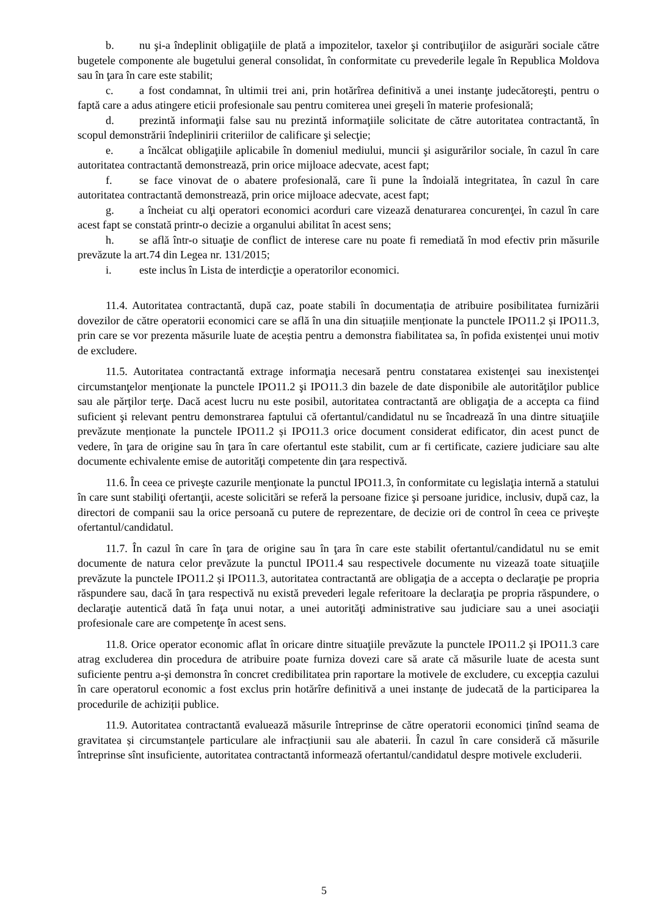b. nu şi-a îndeplinit obligaţiile de plată a impozitelor, taxelor şi contribuţiilor de asigurări sociale către bugetele componente ale bugetului general consolidat, în conformitate cu prevederile legale în Republica Moldova sau în ţara în care este stabilit;
c. a fost condamnat, în ultimii trei ani, prin hotărîrea definitivă a unei instanţe judecătoreşti, pentru o faptă care a adus atingere eticii profesionale sau pentru comiterea unei greşeli în materie profesională;
d. prezintă informaţii false sau nu prezintă informaţiile solicitate de către autoritatea contractantă, în scopul demonstrării îndeplinirii criteriilor de calificare şi selecţie;
e. a încălcat obligaţiile aplicabile în domeniul mediului, muncii şi asigurărilor sociale, în cazul în care autoritatea contractantă demonstrează, prin orice mijloace adecvate, acest fapt;
f. se face vinovat de o abatere profesională, care îi pune la îndoială integritatea, în cazul în care autoritatea contractantă demonstrează, prin orice mijloace adecvate, acest fapt;
g. a încheiat cu alţi operatori economici acorduri care vizează denaturarea concurenţei, în cazul în care acest fapt se constată printr-o decizie a organului abilitat în acest sens;
h. se află într-o situaţie de conflict de interese care nu poate fi remediată în mod efectiv prin măsurile prevăzute la art.74 din Legea nr. 131/2015;
i. este inclus în Lista de interdicţie a operatorilor economici.
11.4. Autoritatea contractantă, după caz, poate stabili în documentația de atribuire posibilitatea furnizării dovezilor de către operatorii economici care se află în una din situațiile menționate la punctele IPO11.2 și IPO11.3, prin care se vor prezenta măsurile luate de aceștia pentru a demonstra fiabilitatea sa, în pofida existenței unui motiv de excludere.
11.5. Autoritatea contractantă extrage informaţia necesară pentru constatarea existenţei sau inexistenţei circumstanţelor menţionate la punctele IPO11.2 şi IPO11.3 din bazele de date disponibile ale autorităţilor publice sau ale părţilor terţe. Dacă acest lucru nu este posibil, autoritatea contractantă are obligaţia de a accepta ca fiind suficient şi relevant pentru demonstrarea faptului că ofertantul/candidatul nu se încadrează în una dintre situaţiile prevăzute menționate la punctele IPO11.2 și IPO11.3 orice document considerat edificator, din acest punct de vedere, în ţara de origine sau în ţara în care ofertantul este stabilit, cum ar fi certificate, caziere judiciare sau alte documente echivalente emise de autorităţi competente din ţara respectivă.
11.6. În ceea ce priveşte cazurile menţionate la punctul IPO11.3, în conformitate cu legislaţia internă a statului în care sunt stabiliţi ofertanţii, aceste solicitări se referă la persoane fizice şi persoane juridice, inclusiv, după caz, la directori de companii sau la orice persoană cu putere de reprezentare, de decizie ori de control în ceea ce priveşte ofertantul/candidatul.
11.7. În cazul în care în ţara de origine sau în ţara în care este stabilit ofertantul/candidatul nu se emit documente de natura celor prevăzute la punctul IPO11.4 sau respectivele documente nu vizează toate situaţiile prevăzute la punctele IPO11.2 și IPO11.3, autoritatea contractantă are obligaţia de a accepta o declaraţie pe propria răspundere sau, dacă în ţara respectivă nu există prevederi legale referitoare la declaraţia pe propria răspundere, o declaraţie autentică dată în faţa unui notar, a unei autorităţi administrative sau judiciare sau a unei asociaţii profesionale care are competenţe în acest sens.
11.8. Orice operator economic aflat în oricare dintre situaţiile prevăzute la punctele IPO11.2 și IPO11.3 care atrag excluderea din procedura de atribuire poate furniza dovezi care să arate că măsurile luate de acesta sunt suficiente pentru a-şi demonstra în concret credibilitatea prin raportare la motivele de excludere, cu excepția cazului în care operatorul economic a fost exclus prin hotărîre definitivă a unei instanțe de judecată de la participarea la procedurile de achiziții publice.
11.9. Autoritatea contractantă evaluează măsurile întreprinse de către operatorii economici ținînd seama de gravitatea și circumstanțele particulare ale infracțiunii sau ale abaterii. În cazul în care consideră că măsurile întreprinse sînt insuficiente, autoritatea contractantă informează ofertantul/candidatul despre motivele excluderii.
5